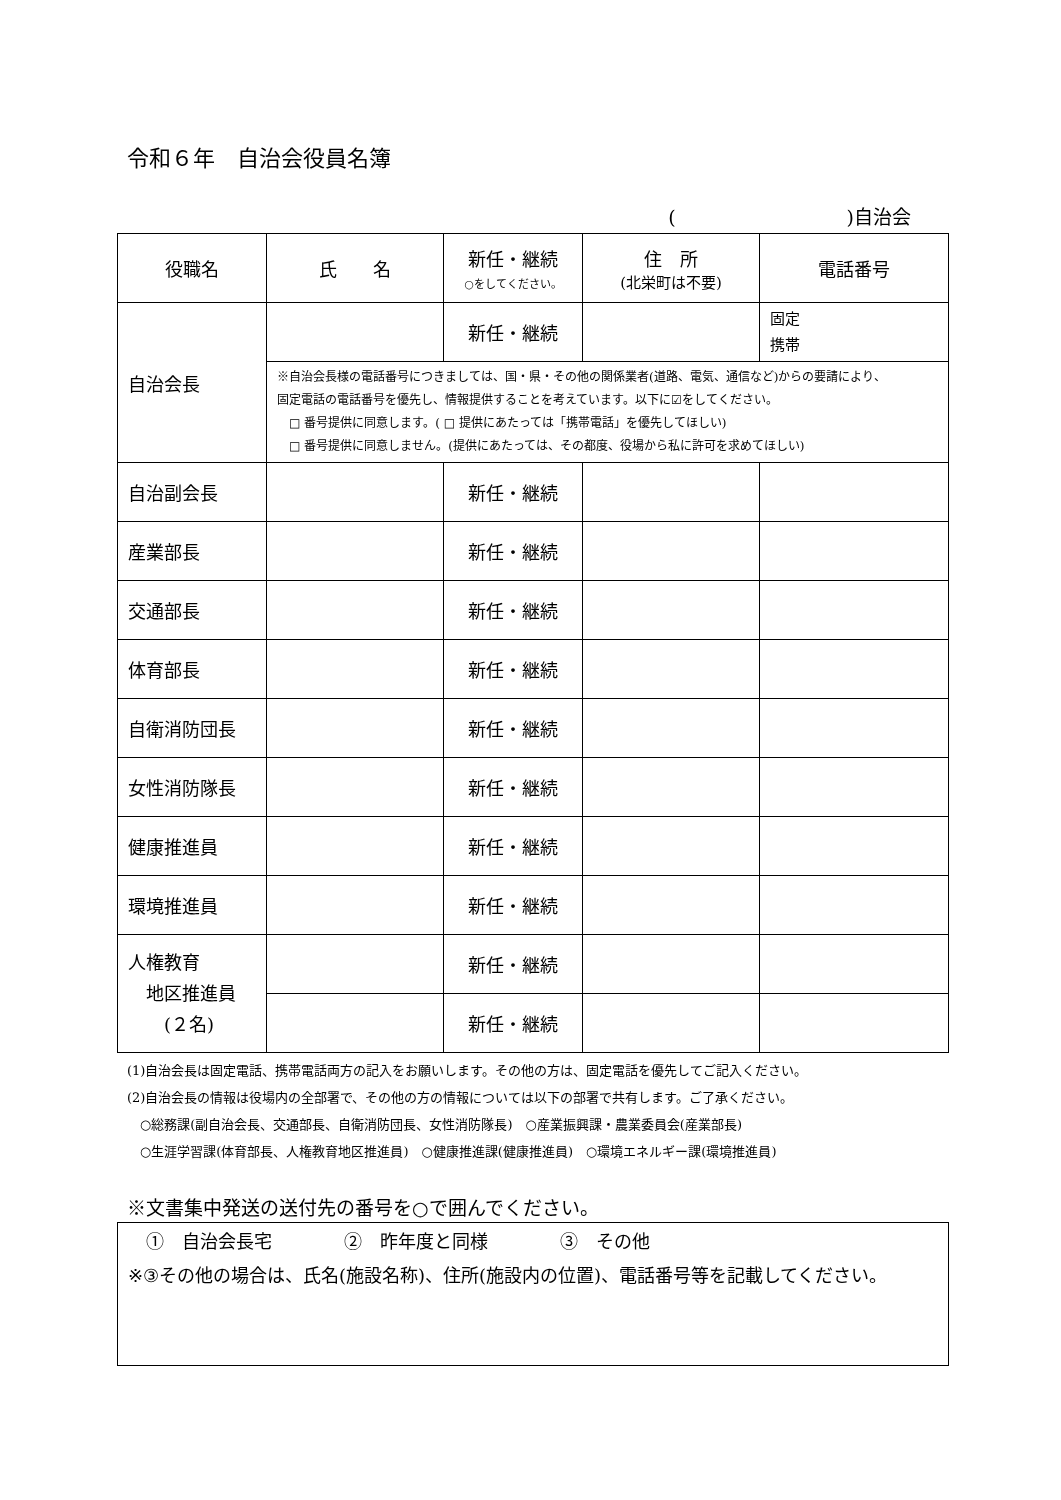令和６年　自治会役員名簿
(　　　　　　　　　)自治会
| 役職名 | 氏 名 | 新任・継続 ○をしてください。 | 住 所 (北栄町は不要) | 電話番号 |
| --- | --- | --- | --- | --- |
| 自治会長 | | 新任・継続 | | 固定 携帯 |
| | ※自治会長様の電話番号につきましては、国・県・その他の関係業者(道路、電気、通信など)からの要請により、 固定電話の電話番号を優先し、情報提供することを考えています。以下に☑をしてください。 □ 番号提供に同意します。( □ 提供にあたっては「携帯電話」を優先してほしい) □ 番号提供に同意しません。(提供にあたっては、その都度、役場から私に許可を求めてほしい) | | | |
| 自治副会長 | | 新任・継続 | | |
| 産業部長 | | 新任・継続 | | |
| 交通部長 | | 新任・継続 | | |
| 体育部長 | | 新任・継続 | | |
| 自衛消防団長 | | 新任・継続 | | |
| 女性消防隊長 | | 新任・継続 | | |
| 健康推進員 | | 新任・継続 | | |
| 環境推進員 | | 新任・継続 | | |
| 人権教育 地区推進員 (２名) | | 新任・継続 | | |
| | | 新任・継続 | | |
(1)自治会長は固定電話、携帯電話両方の記入をお願いします。その他の方は、固定電話を優先してご記入ください。
(2)自治会長の情報は役場内の全部署で、その他の方の情報については以下の部署で共有します。ご了承ください。
　○総務課(副自治会長、交通部長、自衛消防団長、女性消防隊長)　○産業振興課・農業委員会(産業部長)
　○生涯学習課(体育部長、人権教育地区推進員)　○健康推進課(健康推進員)　○環境エネルギー課(環境推進員)
※文書集中発送の送付先の番号を○で囲んでください。
　①　自治会長宅　　　　②　昨年度と同様　　　　③　その他
※③その他の場合は、氏名(施設名称)、住所(施設内の位置)、電話番号等を記載してください。